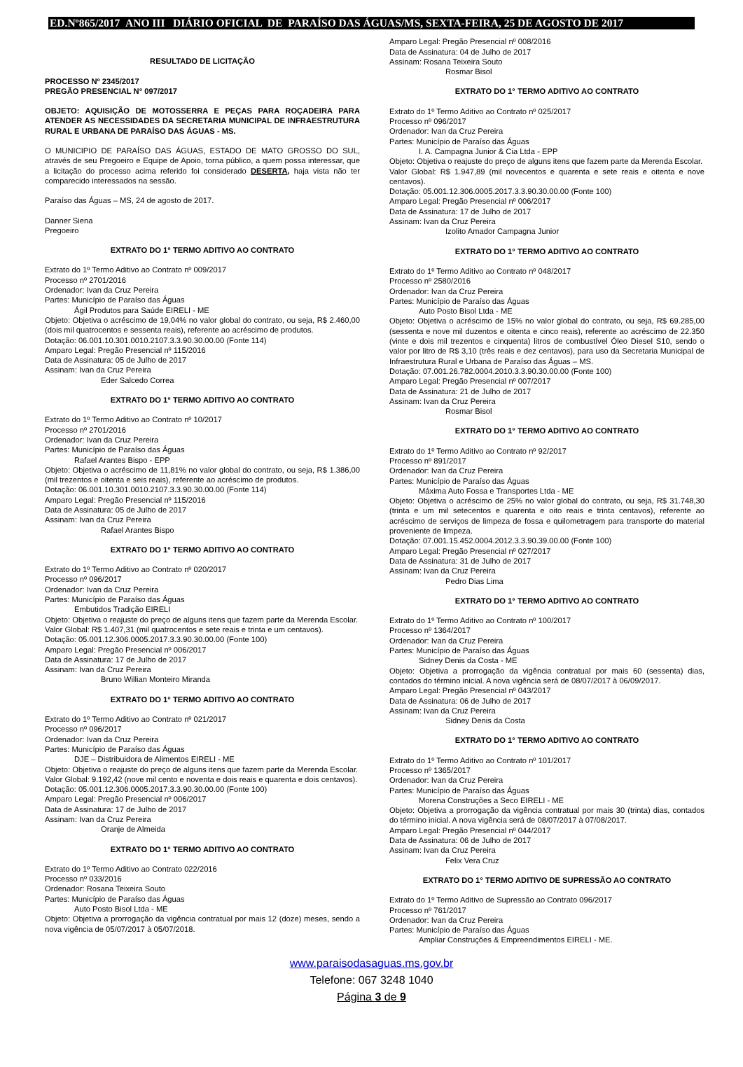ED.Nº865/2017 ANO III DIÁRIO OFICIAL DE PARAÍSO DAS ÁGUAS/MS, SEXTA-FEIRA, 25 DE AGOSTO DE 2017
RESULTADO DE LICITAÇÃO
PROCESSO Nº 2345/2017
PREGÃO PRESENCIAL N° 097/2017
OBJETO: AQUISIÇÃO DE MOTOSSERRA E PEÇAS PARA ROÇADEIRA PARA ATENDER AS NECESSIDADES DA SECRETARIA MUNICIPAL DE INFRAESTRUTURA RURAL E URBANA DE PARAÍSO DAS ÁGUAS - MS.
O MUNICIPIO DE PARAÍSO DAS ÁGUAS, ESTADO DE MATO GROSSO DO SUL, através de seu Pregoeiro e Equipe de Apoio, torna público, a quem possa interessar, que a licitação do processo acima referido foi considerado DESERTA, haja vista não ter comparecido interessados na sessão.
Paraíso das Águas – MS, 24 de agosto de 2017.
Danner Siena
Pregoeiro
EXTRATO DO 1° TERMO ADITIVO AO CONTRATO
Extrato do 1º Termo Aditivo ao Contrato nº 009/2017
Processo nº 2701/2016
Ordenador: Ivan da Cruz Pereira
Partes: Município de Paraíso das Águas
Ágil Produtos para Saúde EIRELI - ME
Objeto: Objetiva o acréscimo de 19,04% no valor global do contrato, ou seja, R$ 2.460,00 (dois mil quatrocentos e sessenta reais), referente ao acréscimo de produtos.
Dotação: 06.001.10.301.0010.2107.3.3.90.30.00.00 (Fonte 114)
Amparo Legal: Pregão Presencial nº 115/2016
Data de Assinatura: 05 de Julho de 2017
Assinam: Ivan da Cruz Pereira
Eder Salcedo Correa
EXTRATO DO 1° TERMO ADITIVO AO CONTRATO
Extrato do 1º Termo Aditivo ao Contrato nº 10/2017
Processo nº 2701/2016
Ordenador: Ivan da Cruz Pereira
Partes: Município de Paraíso das Águas
Rafael Arantes Bispo - EPP
Objeto: Objetiva o acréscimo de 11,81% no valor global do contrato, ou seja, R$ 1.386,00 (mil trezentos e oitenta e seis reais), referente ao acréscimo de produtos.
Dotação: 06.001.10.301.0010.2107.3.3.90.30.00.00 (Fonte 114)
Amparo Legal: Pregão Presencial nº 115/2016
Data de Assinatura: 05 de Julho de 2017
Assinam: Ivan da Cruz Pereira
Rafael Arantes Bispo
EXTRATO DO 1° TERMO ADITIVO AO CONTRATO
Extrato do 1º Termo Aditivo ao Contrato nº 020/2017
Processo nº 096/2017
Ordenador: Ivan da Cruz Pereira
Partes: Município de Paraíso das Águas
Embutidos Tradição EIRELI
Objeto: Objetiva o reajuste do preço de alguns itens que fazem parte da Merenda Escolar.
Valor Global: R$ 1.407,31 (mil quatrocentos e sete reais e trinta e um centavos).
Dotação: 05.001.12.306.0005.2017.3.3.90.30.00.00 (Fonte 100)
Amparo Legal: Pregão Presencial nº 006/2017
Data de Assinatura: 17 de Julho de 2017
Assinam: Ivan da Cruz Pereira
Bruno Willian Monteiro Miranda
EXTRATO DO 1° TERMO ADITIVO AO CONTRATO
Extrato do 1º Termo Aditivo ao Contrato nº 021/2017
Processo nº 096/2017
Ordenador: Ivan da Cruz Pereira
Partes: Município de Paraíso das Águas
DJE – Distribuidora de Alimentos EIRELI - ME
Objeto: Objetiva o reajuste do preço de alguns itens que fazem parte da Merenda Escolar.
Valor Global: 9.192,42 (nove mil cento e noventa e dois reais e quarenta e dois centavos).
Dotação: 05.001.12.306.0005.2017.3.3.90.30.00.00 (Fonte 100)
Amparo Legal: Pregão Presencial nº 006/2017
Data de Assinatura: 17 de Julho de 2017
Assinam: Ivan da Cruz Pereira
Oranje de Almeida
EXTRATO DO 1° TERMO ADITIVO AO CONTRATO
Extrato do 1º Termo Aditivo ao Contrato 022/2016
Processo nº 033/2016
Ordenador: Rosana Teixeira Souto
Partes: Município de Paraíso das Águas
Auto Posto Bisol Ltda - ME
Objeto: Objetiva a prorrogação da vigência contratual por mais 12 (doze) meses, sendo a nova vigência de 05/07/2017 à 05/07/2018.
Amparo Legal: Pregão Presencial nº 008/2016
Data de Assinatura: 04 de Julho de 2017
Assinam: Rosana Teixeira Souto
Rosmar Bisol
EXTRATO DO 1° TERMO ADITIVO AO CONTRATO
Extrato do 1º Termo Aditivo ao Contrato nº 025/2017
Processo nº 096/2017
Ordenador: Ivan da Cruz Pereira
Partes: Município de Paraíso das Águas
I. A. Campagna Junior & Cia Ltda - EPP
Objeto: Objetiva o reajuste do preço de alguns itens que fazem parte da Merenda Escolar.
Valor Global: R$ 1.947,89 (mil novecentos e quarenta e sete reais e oitenta e nove centavos).
Dotação: 05.001.12.306.0005.2017.3.3.90.30.00.00 (Fonte 100)
Amparo Legal: Pregão Presencial nº 006/2017
Data de Assinatura: 17 de Julho de 2017
Assinam: Ivan da Cruz Pereira
Izolito Amador Campagna Junior
EXTRATO DO 1° TERMO ADITIVO AO CONTRATO
Extrato do 1º Termo Aditivo ao Contrato nº 048/2017
Processo nº 2580/2016
Ordenador: Ivan da Cruz Pereira
Partes: Município de Paraíso das Águas
Auto Posto Bisol Ltda - ME
Objeto: Objetiva o acréscimo de 15% no valor global do contrato, ou seja, R$ 69.285,00 (sessenta e nove mil duzentos e oitenta e cinco reais), referente ao acréscimo de 22.350 (vinte e dois mil trezentos e cinquenta) litros de combustível Óleo Diesel S10, sendo o valor por litro de R$ 3,10 (três reais e dez centavos), para uso da Secretaria Municipal de Infraestrutura Rural e Urbana de Paraíso das Águas – MS.
Dotação: 07.001.26.782.0004.2010.3.3.90.30.00.00 (Fonte 100)
Amparo Legal: Pregão Presencial nº 007/2017
Data de Assinatura: 21 de Julho de 2017
Assinam: Ivan da Cruz Pereira
Rosmar Bisol
EXTRATO DO 1° TERMO ADITIVO AO CONTRATO
Extrato do 1º Termo Aditivo ao Contrato nº 92/2017
Processo nº 891/2017
Ordenador: Ivan da Cruz Pereira
Partes: Município de Paraíso das Águas
Máxima Auto Fossa e Transportes Ltda - ME
Objeto: Objetiva o acréscimo de 25% no valor global do contrato, ou seja, R$ 31.748,30 (trinta e um mil setecentos e quarenta e oito reais e trinta centavos), referente ao acréscimo de serviços de limpeza de fossa e quilometragem para transporte do material proveniente de limpeza.
Dotação: 07.001.15.452.0004.2012.3.3.90.39.00.00 (Fonte 100)
Amparo Legal: Pregão Presencial nº 027/2017
Data de Assinatura: 31 de Julho de 2017
Assinam: Ivan da Cruz Pereira
Pedro Dias Lima
EXTRATO DO 1° TERMO ADITIVO AO CONTRATO
Extrato do 1º Termo Aditivo ao Contrato nº 100/2017
Processo nº 1364/2017
Ordenador: Ivan da Cruz Pereira
Partes: Município de Paraíso das Águas
Sidney Denis da Costa - ME
Objeto: Objetiva a prorrogação da vigência contratual por mais 60 (sessenta) dias, contados do término inicial. A nova vigência será de 08/07/2017 à 06/09/2017.
Amparo Legal: Pregão Presencial nº 043/2017
Data de Assinatura: 06 de Julho de 2017
Assinam: Ivan da Cruz Pereira
Sidney Denis da Costa
EXTRATO DO 1° TERMO ADITIVO AO CONTRATO
Extrato do 1º Termo Aditivo ao Contrato nº 101/2017
Processo nº 1365/2017
Ordenador: Ivan da Cruz Pereira
Partes: Município de Paraíso das Águas
Morena Construções a Seco EIRELI - ME
Objeto: Objetiva a prorrogação da vigência contratual por mais 30 (trinta) dias, contados do término inicial. A nova vigência será de 08/07/2017 à 07/08/2017.
Amparo Legal: Pregão Presencial nº 044/2017
Data de Assinatura: 06 de Julho de 2017
Assinam: Ivan da Cruz Pereira
Felix Vera Cruz
EXTRATO DO 1° TERMO ADITIVO DE SUPRESSÃO AO CONTRATO
Extrato do 1º Termo Aditivo de Supressão ao Contrato 096/2017
Processo nº 761/2017
Ordenador: Ivan da Cruz Pereira
Partes: Município de Paraíso das Águas
Ampliar Construções & Empreendimentos EIRELI - ME.
www.paraisodasaguas.ms.gov.br
Telefone: 067 3248 1040
Página 3 de 9